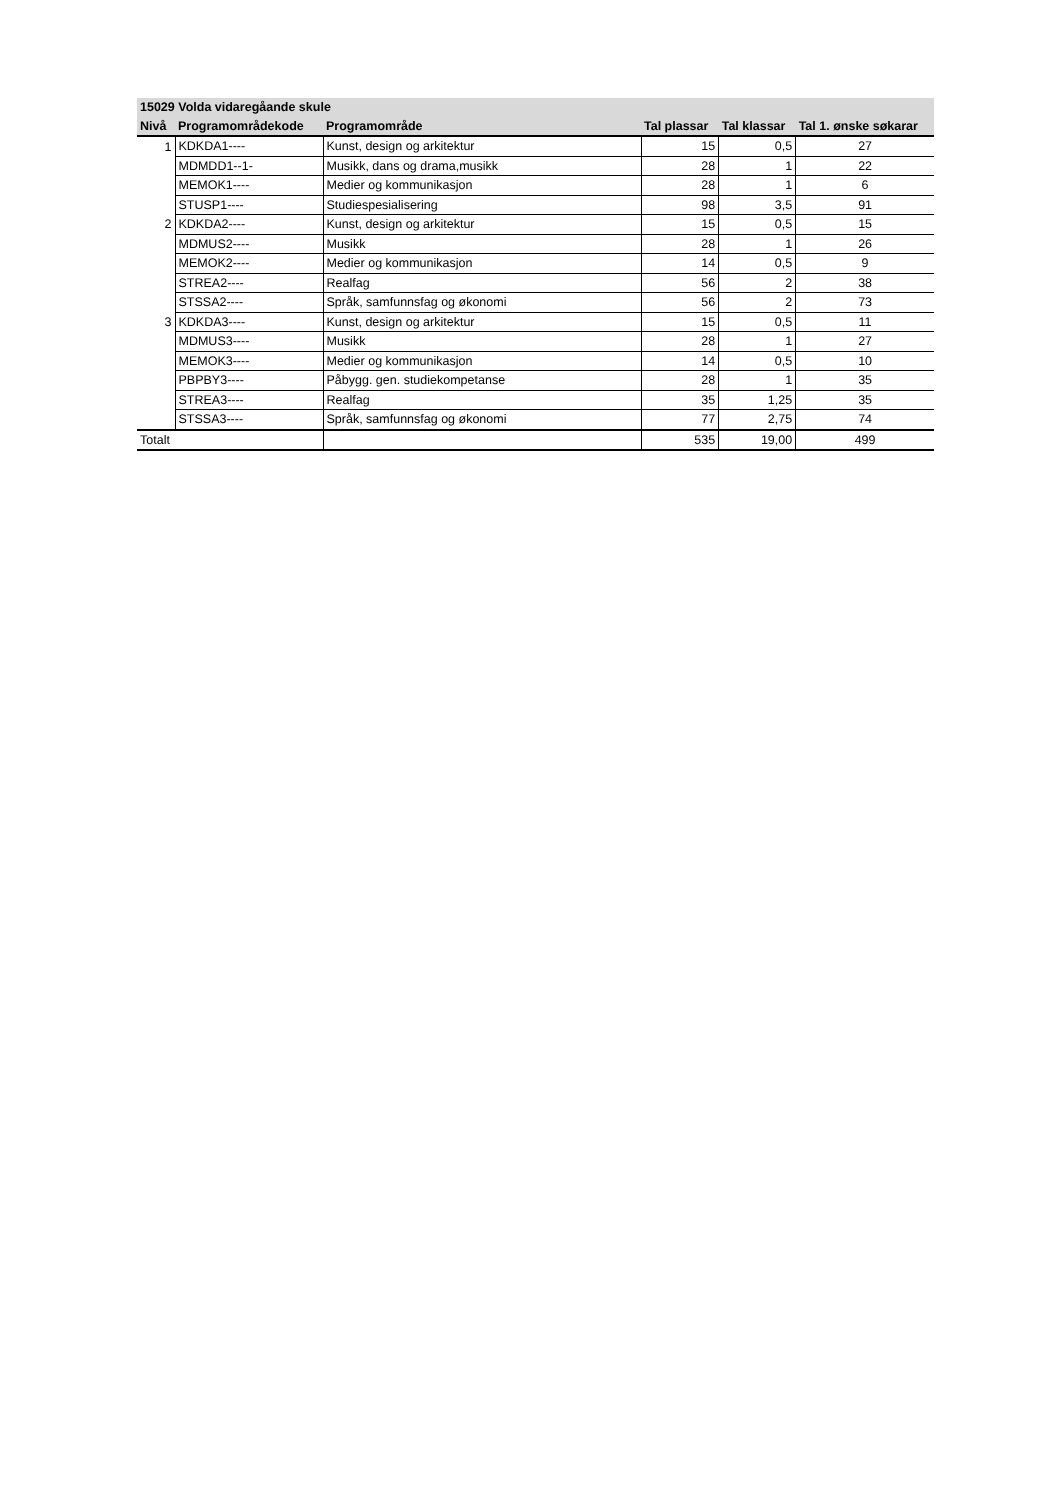| 15029 Volda vidaregåande skule | | | | | |
| --- | --- | --- | --- | --- | --- |
| Nivå | Programområdekode | Programområde | Tal plassar | Tal klassar | Tal 1. ønske søkarar |
| 1 | KDKDA1---- | Kunst, design og arkitektur | 15 | 0,5 | 27 |
| | MDMDD1--1- | Musikk, dans og drama,musikk | 28 | 1 | 22 |
| | MEMOK1---- | Medier og kommunikasjon | 28 | 1 | 6 |
| | STUSP1---- | Studiespesialisering | 98 | 3,5 | 91 |
| 2 | KDKDA2---- | Kunst, design og arkitektur | 15 | 0,5 | 15 |
| | MDMUS2---- | Musikk | 28 | 1 | 26 |
| | MEMOK2---- | Medier og kommunikasjon | 14 | 0,5 | 9 |
| | STREA2---- | Realfag | 56 | 2 | 38 |
| | STSSA2---- | Språk, samfunnsfag og økonomi | 56 | 2 | 73 |
| 3 | KDKDA3---- | Kunst, design og arkitektur | 15 | 0,5 | 11 |
| | MDMUS3---- | Musikk | 28 | 1 | 27 |
| | MEMOK3---- | Medier og kommunikasjon | 14 | 0,5 | 10 |
| | PBPBY3---- | Påbygg. gen. studiekompetanse | 28 | 1 | 35 |
| | STREA3---- | Realfag | 35 | 1,25 | 35 |
| | STSSA3---- | Språk, samfunnsfag og økonomi | 77 | 2,75 | 74 |
| Totalt | | | 535 | 19,00 | 499 |